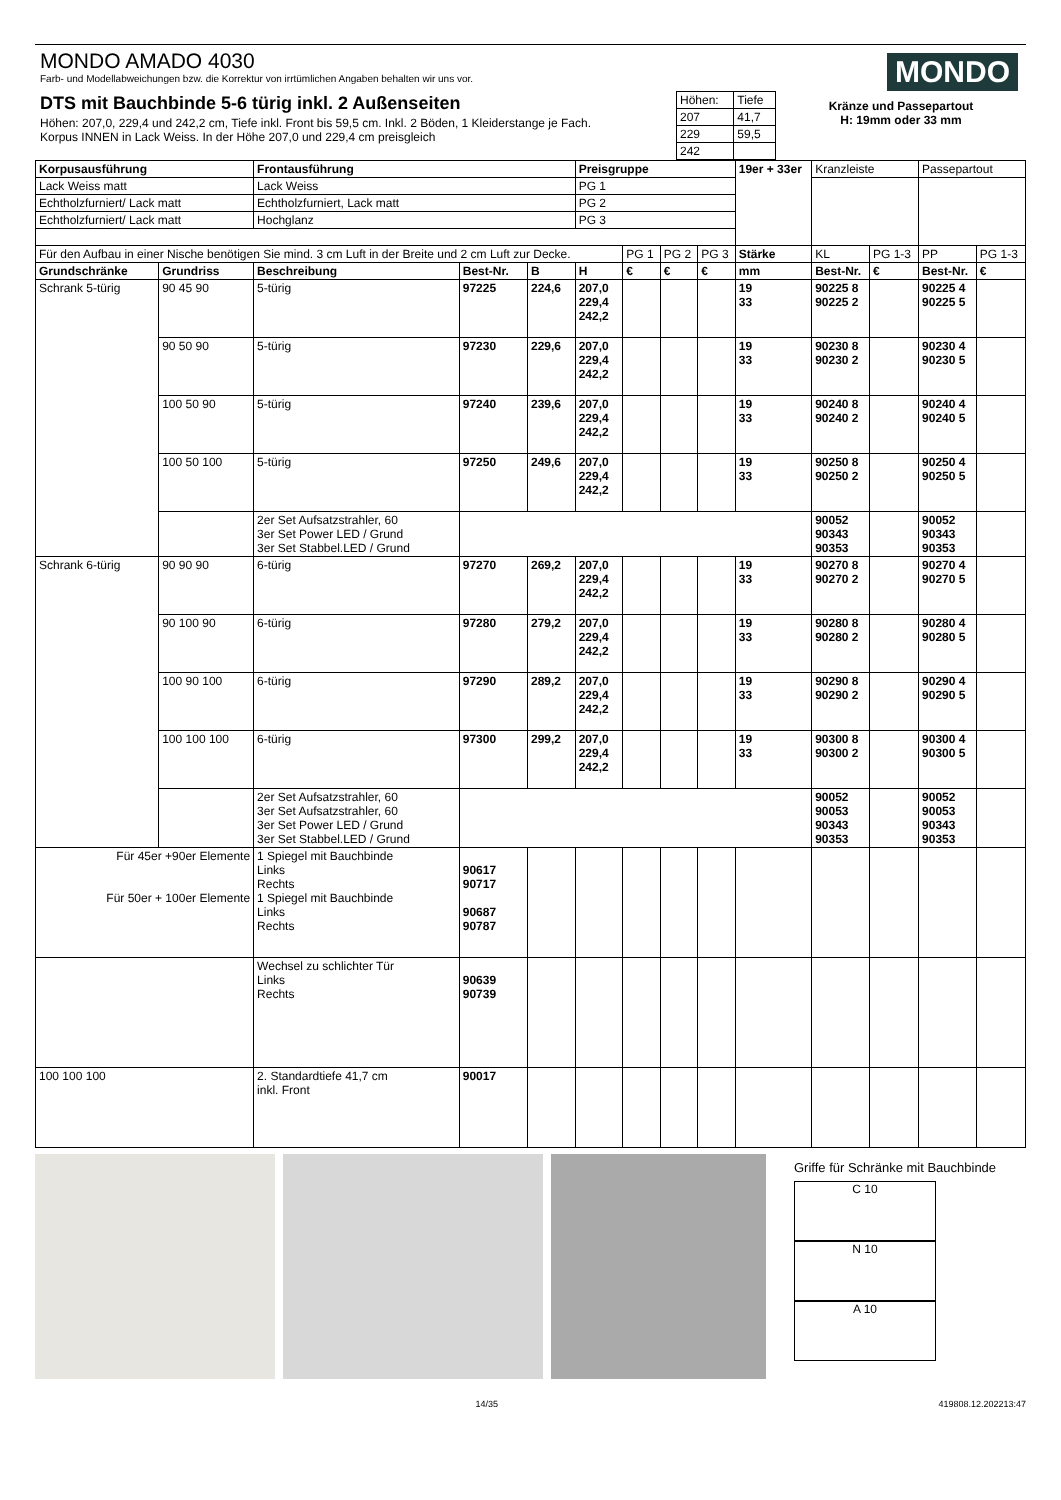MONDO AMADO 4030
Farb- und Modellabweichungen bzw. die Korrektur von irrtümlichen Angaben behalten wir uns vor.
MONDO
DTS mit Bauchbinde 5-6 türig inkl. 2 Außenseiten
Höhen: 207,0, 229,4 und 242,2 cm, Tiefe inkl. Front bis 59,5 cm. Inkl. 2 Böden, 1 Kleiderstange je Fach.
Korpus INNEN in Lack Weiss. In der Höhe 207,0 und 229,4 cm preisgleich
| Höhen: | Tiefe |
| 207 | 41,7 |
| 229 | 59,5 |
| 242 | |
Kränze und Passepartout
H: 19mm oder 33 mm
| Korpusausführung | | Frontausführung | | | Preisgruppe | | | | 19er + 33er | Kranzleiste | | Passepartout | |
| Lack Weiss matt | | Lack Weiss | | | PG 1 | | | | | | | | |
| Echtholzfurniert/ Lack matt | | Echtholzfurniert, Lack matt | | | PG 2 | | | | | | | | |
| Echtholzfurniert/ Lack matt | | Hochglanz | | | PG 3 | | | | | | | | |
| Für den Aufbau in einer Nische benötigen Sie mind. 3 cm Luft in der Breite und 2 cm Luft zur Decke. | | | | | | PG 1 | PG 2 | PG 3 | Stärke | KL | PG 1-3 | PP | PG 1-3 |
| Grundschränke | Grundriss | Beschreibung | Best-Nr. | B | H | € | € | € | mm | Best-Nr. | € | Best-Nr. | € |
| Schrank 5-türig | 90 45 90 | 5-türig | 97225 | 224,6 | 207,0 229,4 242,2 | | | | 19 33 | 90225 8 90225 2 | | 90225 4 90225 5 | |
| | 90 50 90 | 5-türig | 97230 | 229,6 | 207,0 229,4 242,2 | | | | 19 33 | 90230 8 90230 2 | | 90230 4 90230 5 | |
| | 100 50 90 | 5-türig | 97240 | 239,6 | 207,0 229,4 242,2 | | | | 19 33 | 90240 8 90240 2 | | 90240 4 90240 5 | |
| | 100 50 100 | 5-türig | 97250 | 249,6 | 207,0 229,4 242,2 | | | | 19 33 | 90250 8 90250 2 | | 90250 4 90250 5 | |
| | | 2er Set Aufsatzstrahler, 60 3er Set Power LED / Grund 3er Set Stabbel.LED / Grund | | | | | | | | 90052 90343 90353 | | 90052 90343 90353 | |
| Schrank 6-türig | 90 90 90 | 6-türig | 97270 | 269,2 | 207,0 229,4 242,2 | | | | 19 33 | 90270 8 90270 2 | | 90270 4 90270 5 | |
| | 90 100 90 | 6-türig | 97280 | 279,2 | 207,0 229,4 242,2 | | | | 19 33 | 90280 8 90280 2 | | 90280 4 90280 5 | |
| | 100 90 100 | 6-türig | 97290 | 289,2 | 207,0 229,4 242,2 | | | | 19 33 | 90290 8 90290 2 | | 90290 4 90290 5 | |
| | 100 100 100 | 6-türig | 97300 | 299,2 | 207,0 229,4 242,2 | | | | 19 33 | 90300 8 90300 2 | | 90300 4 90300 5 | |
| | | 2er Set Aufsatzstrahler, 60 3er Set Aufsatzstrahler, 60 3er Set Power LED / Grund 3er Set Stabbel.LED / Grund | | | | | | | | 90052 90053 90343 90353 | | 90052 90053 90343 90353 | |
| Für 45er +90er Elemente Für 50er + 100er Elemente | | 1 Spiegel mit Bauchbinde Links Rechts 1 Spiegel mit Bauchbinde Links Rechts | 90617 90717 90687 90787 | | | | | | | | | | |
| | | Wechsel zu schlichter Tür Links Rechts | 90639 90739 | | | | | | | | | | |
| 100 100 100 | | 2. Standardtiefe 41,7 cm inkl. Front | 90017 | | | | | | | | | | |
Griffe für Schränke mit Bauchbinde
C 10
N 10
A 10
14/35 419808.12.202213:47